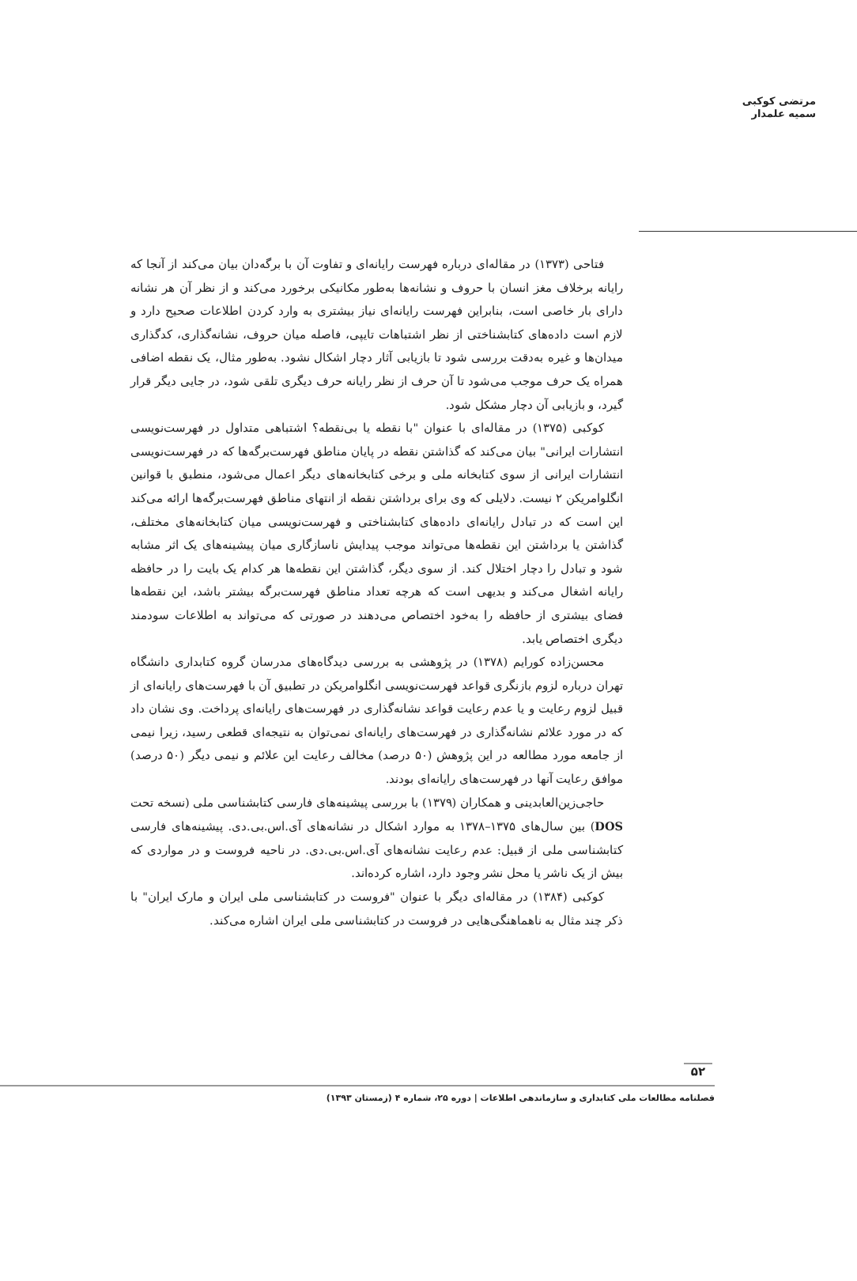مرتضی کوکبی
سمیه علمدار
فتاحی (۱۳۷۳) در مقاله‌ای درباره فهرست رایانه‌ای و تفاوت آن با برگه‌دان بیان می‌کند از آنجا که رایانه برخلاف مغز انسان با حروف و نشانه‌ها به‌طور مکانیکی برخورد می‌کند و از نظر آن هر نشانه دارای بار خاصی است، بنابراین فهرست رایانه‌ای نیاز بیشتری به وارد کردن اطلاعات صحیح دارد و لازم است داده‌های کتابشناختی از نظر اشتباهات تایپی، فاصله میان حروف، نشانه‌گذاری، کدگذاری میدان‌ها و غیره به‌دقت بررسی شود تا بازیابی آثار دچار اشکال نشود. به‌طور مثال، یک نقطه اضافی همراه یک حرف موجب می‌شود تا آن حرف از نظر رایانه حرف دیگری تلقی شود، در جایی دیگر قرار گیرد، و بازیابی آن دچار مشکل شود.
کوکبی (۱۳۷۵) در مقاله‌ای با عنوان "با نقطه یا بی‌نقطه؟ اشتباهی متداول در فهرست‌نویسی انتشارات ایرانی" بیان می‌کند که گذاشتن نقطه در پایان مناطق فهرست‌برگه‌ها که در فهرست‌نویسی انتشارات ایرانی از سوی کتابخانه ملی و برخی کتابخانه‌های دیگر اعمال می‌شود، منطبق با قوانین انگلوامریکن ۲ نیست. دلایلی که وی برای برداشتن نقطه از انتهای مناطق فهرست‌برگه‌ها ارائه می‌کند این است که در تبادل رایانه‌ای داده‌های کتابشناختی و فهرست‌نویسی میان کتابخانه‌های مختلف، گذاشتن یا برداشتن این نقطه‌ها می‌تواند موجب پیدایش ناسازگاری میان پیشینه‌های یک اثر مشابه شود و تبادل را دچار اختلال کند. از سوی دیگر، گذاشتن این نقطه‌ها هر کدام یک بایت را در حافظه رایانه اشغال می‌کند و بدیهی است که هرچه تعداد مناطق فهرست‌برگه بیشتر باشد، این نقطه‌ها فضای بیشتری از حافظه را به‌خود اختصاص می‌دهند در صورتی که می‌تواند به اطلاعات سودمند دیگری اختصاص یابد.
محسن‌زاده کورایم (۱۳۷۸) در پژوهشی به بررسی دیدگاه‌های مدرسان گروه کتابداری دانشگاه تهران درباره لزوم بازنگری قواعد فهرست‌نویسی انگلوامریکن در تطبیق آن با فهرست‌های رایانه‌ای از قبیل لزوم رعایت و یا عدم رعایت قواعد نشانه‌گذاری در فهرست‌های رایانه‌ای پرداخت. وی نشان داد که در مورد علائم نشانه‌گذاری در فهرست‌های رایانه‌ای نمی‌توان به نتیجه‌ای قطعی رسید، زیرا نیمی از جامعه مورد مطالعه در این پژوهش (۵۰ درصد) مخالف رعایت این علائم و نیمی دیگر (۵۰ درصد) موافق رعایت آنها در فهرست‌های رایانه‌ای بودند.
حاجی‌زین‌العابدینی و همکاران (۱۳۷۹) با بررسی پیشینه‌های فارسی کتابشناسی ملی (نسخه تحت DOS) بین سال‌های ۱۳۷۵–۱۳۷۸ به موارد اشکال در نشانه‌های آی.اس.بی.دی. پیشینه‌های فارسی کتابشناسی ملی از قبیل: عدم رعایت نشانه‌های آی.اس.بی.دی. در ناحیه فروست و در مواردی که بیش از یک ناشر یا محل نشر وجود دارد، اشاره کرده‌اند.
کوکبی (۱۳۸۴) در مقاله‌ای دیگر با عنوان "فروست در کتابشناسی ملی ایران و مارک ایران" با ذکر چند مثال به ناهماهنگی‌هایی در فروست در کتابشناسی ملی ایران اشاره می‌کند.
۵۲
فصلنامه مطالعات ملی کتابداری و سازماندهی اطلاعات | دوره ۲۵، شماره ۴ (زمستان ۱۳۹۳)